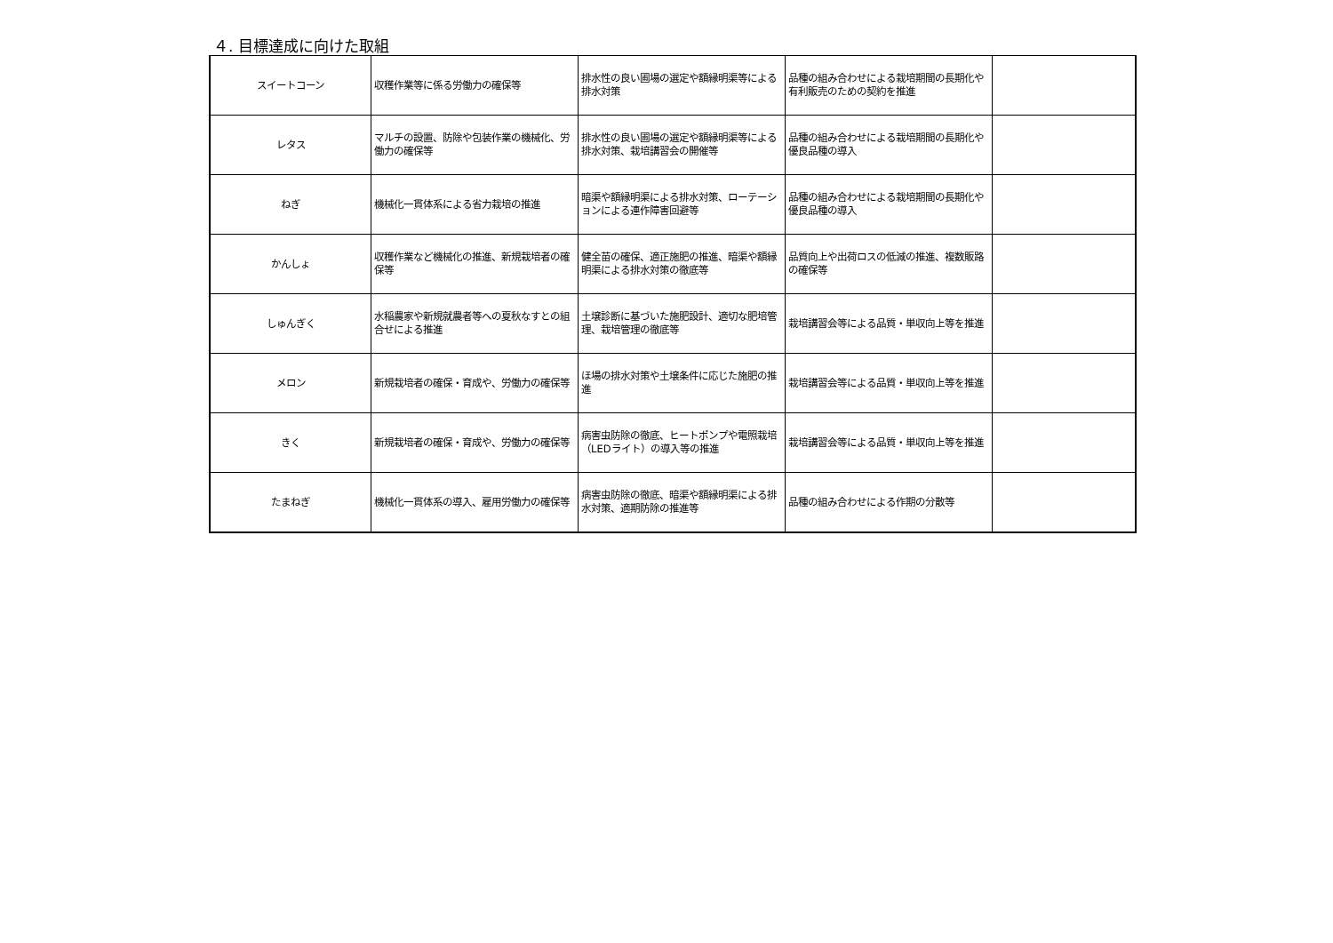４. 目標達成に向けた取組
| スイートコーン | 収穫作業等に係る労働力の確保等 | 排水性の良い圃場の選定や額縁明渠等による排水対策 | 品種の組み合わせによる栽培期間の長期化や有利販売のための契約を推進 | |
| レタス | マルチの設置、防除や包装作業の機械化、労働力の確保等 | 排水性の良い圃場の選定や額縁明渠等による排水対策、栽培講習会の開催等 | 品種の組み合わせによる栽培期間の長期化や優良品種の導入 | |
| ねぎ | 機械化一貫体系による省力栽培の推進 | 暗渠や額縁明渠による排水対策、ローテーションによる連作障害回避等 | 品種の組み合わせによる栽培期間の長期化や優良品種の導入 | |
| かんしょ | 収穫作業など機械化の推進、新規栽培者の確保等 | 健全苗の確保、適正施肥の推進、暗渠や額縁明渠による排水対策の徹底等 | 品質向上や出荷ロスの低減の推進、複数販路の確保等 | |
| しゅんぎく | 水稲農家や新規就農者等への夏秋なすとの組合せによる推進 | 土壌診断に基づいた施肥設計、適切な肥培管理、栽培管理の徹底等 | 栽培講習会等による品質・単収向上等を推進 | |
| メロン | 新規栽培者の確保・育成や、労働力の確保等 | ほ場の排水対策や土壌条件に応じた施肥の推進 | 栽培講習会等による品質・単収向上等を推進 | |
| きく | 新規栽培者の確保・育成や、労働力の確保等 | 病害虫防除の徹底、ヒートポンプや電照栽培（LEDライト）の導入等の推進 | 栽培講習会等による品質・単収向上等を推進 | |
| たまねぎ | 機械化一貫体系の導入、雇用労働力の確保等 | 病害虫防除の徹底、暗渠や額縁明渠による排水対策、適期防除の推進等 | 品種の組み合わせによる作期の分散等 | |